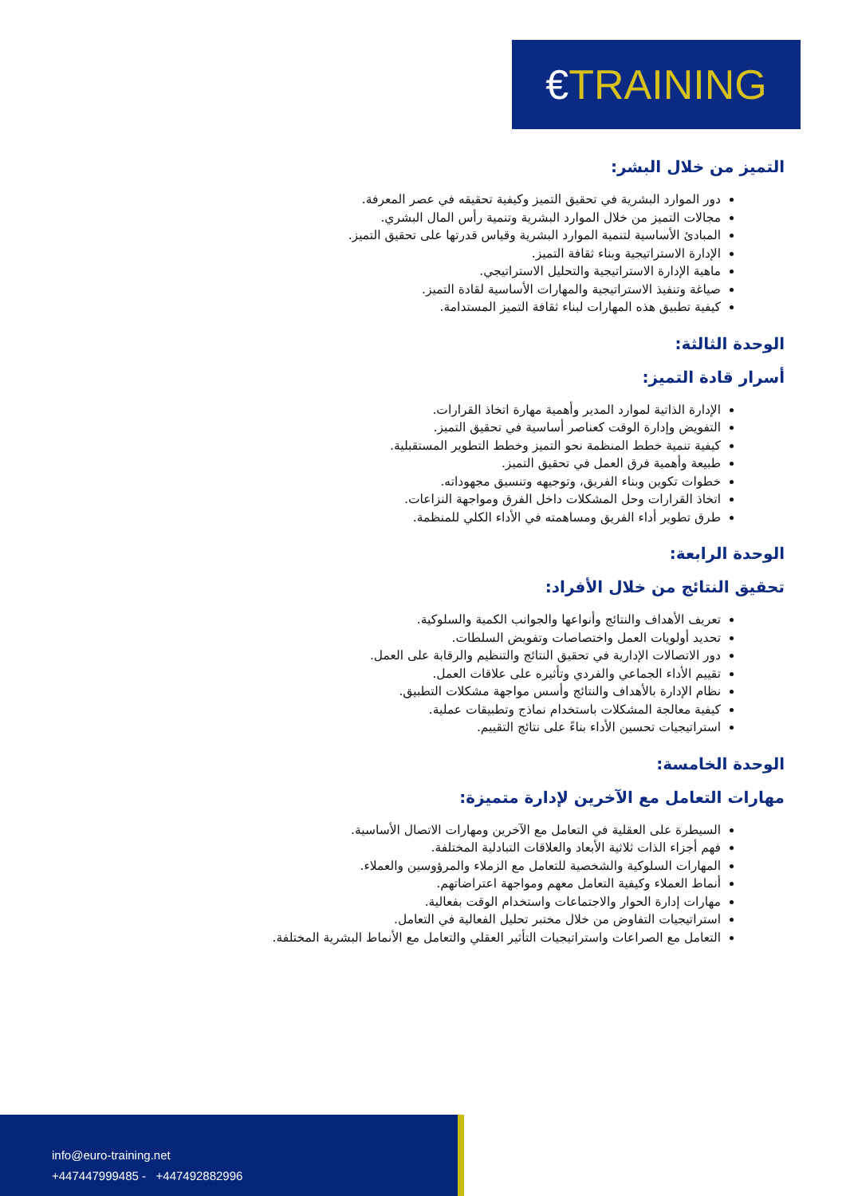€TRAINING
التميز من خلال البشر:
دور الموارد البشرية في تحقيق التميز وكيفية تحقيقه في عصر المعرفة.
مجالات التميز من خلال الموارد البشرية وتنمية رأس المال البشري.
المبادئ الأساسية لتنمية الموارد البشرية وقياس قدرتها على تحقيق التميز.
الإدارة الاستراتيجية وبناء ثقافة التميز.
ماهية الإدارة الاستراتيجية والتحليل الاستراتيجي.
صياغة وتنفيذ الاستراتيجية والمهارات الأساسية لقادة التميز.
كيفية تطبيق هذه المهارات لبناء ثقافة التميز المستدامة.
الوحدة الثالثة:
أسرار قادة التميز:
الإدارة الذاتية لموارد المدير وأهمية مهارة اتخاذ القرارات.
التفويض وإدارة الوقت كعناصر أساسية في تحقيق التميز.
كيفية تنمية خطط المنظمة نحو التميز وخطط التطوير المستقبلية.
طبيعة وأهمية فرق العمل في تحقيق التميز.
خطوات تكوين وبناء الفريق، وتوجيهه وتنسيق مجهوداته.
اتخاذ القرارات وحل المشكلات داخل الفرق ومواجهة النزاعات.
طرق تطوير أداء الفريق ومساهمته في الأداء الكلي للمنظمة.
الوحدة الرابعة:
تحقيق النتائج من خلال الأفراد:
تعريف الأهداف والنتائج وأنواعها والجوانب الكمية والسلوكية.
تحديد أولويات العمل واختصاصات وتفويض السلطات.
دور الاتصالات الإدارية في تحقيق النتائج والتنظيم والرقابة على العمل.
تقييم الأداء الجماعي والفردي وتأثيره على علاقات العمل.
نظام الإدارة بالأهداف والنتائج وأسس مواجهة مشكلات التطبيق.
كيفية معالجة المشكلات باستخدام نماذج وتطبيقات عملية.
استراتيجيات تحسين الأداء بناءً على نتائج التقييم.
الوحدة الخامسة:
مهارات التعامل مع الآخرين لإدارة متميزة:
السيطرة على العقلية في التعامل مع الآخرين ومهارات الاتصال الأساسية.
فهم أجزاء الذات ثلاثية الأبعاد والعلاقات التبادلية المختلفة.
المهارات السلوكية والشخصية للتعامل مع الزملاء والمرؤوسين والعملاء.
أنماط العملاء وكيفية التعامل معهم ومواجهة اعتراضاتهم.
مهارات إدارة الحوار والاجتماعات واستخدام الوقت بفعالية.
استراتيجيات التفاوض من خلال مختبر تحليل الفعالية في التعامل.
التعامل مع الصراعات واستراتيجيات التأثير العقلي والتعامل مع الأنماط البشرية المختلفة.
info@euro-training.net
+447447999485 - +447492882996